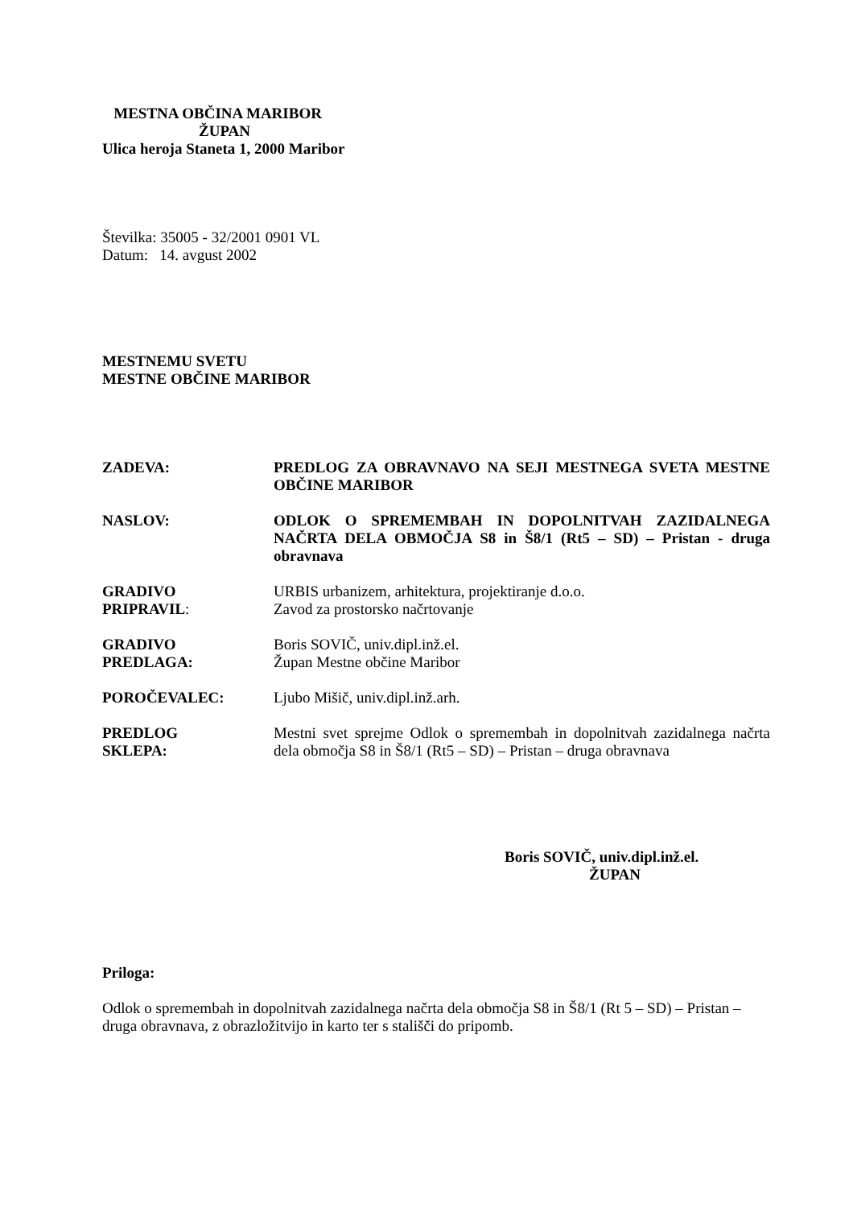MESTNA OBČINA MARIBOR
ŽUPAN
Ulica heroja Staneta 1, 2000 Maribor
Številka: 35005 - 32/2001 0901 VL
Datum: 14. avgust 2002
MESTNEMU SVETU
MESTNE OBČINE MARIBOR
ZADEVA: PREDLOG ZA OBRAVNAVO NA SEJI MESTNEGA SVETA MESTNE OBČINE MARIBOR
NASLOV: ODLOK O SPREMEMBAH IN DOPOLNITVAH ZAZIDALNEGA NAČRTA DELA OBMOČJA S8 in Š8/1 (Rt5 – SD) – Pristan - druga obravnava
GRADIVO
PRIPRAVIL:
URBIS urbanizem, arhitektura, projektiranje d.o.o.
Zavod za prostorsko načrtovanje
GRADIVO
PREDLAGA:
Boris SOVIČ, univ.dipl.inž.el.
Župan Mestne občine Maribor
POROČEVALEC: Ljubo Mišič, univ.dipl.inž.arh.
PREDLOG
SKLEPA:
Mestni svet sprejme Odlok o spremembah in dopolnitvah zazidalnega načrta dela območja S8 in Š8/1 (Rt5 – SD) – Pristan – druga obravnava
Boris SOVIČ, univ.dipl.inž.el.
ŽUPAN
Priloga:
Odlok o spremembah in dopolnitvah zazidalnega načrta dela območja S8 in Š8/1 (Rt 5 – SD) – Pristan – druga obravnava, z obrazložitvijo in karto ter s stališči do pripomb.